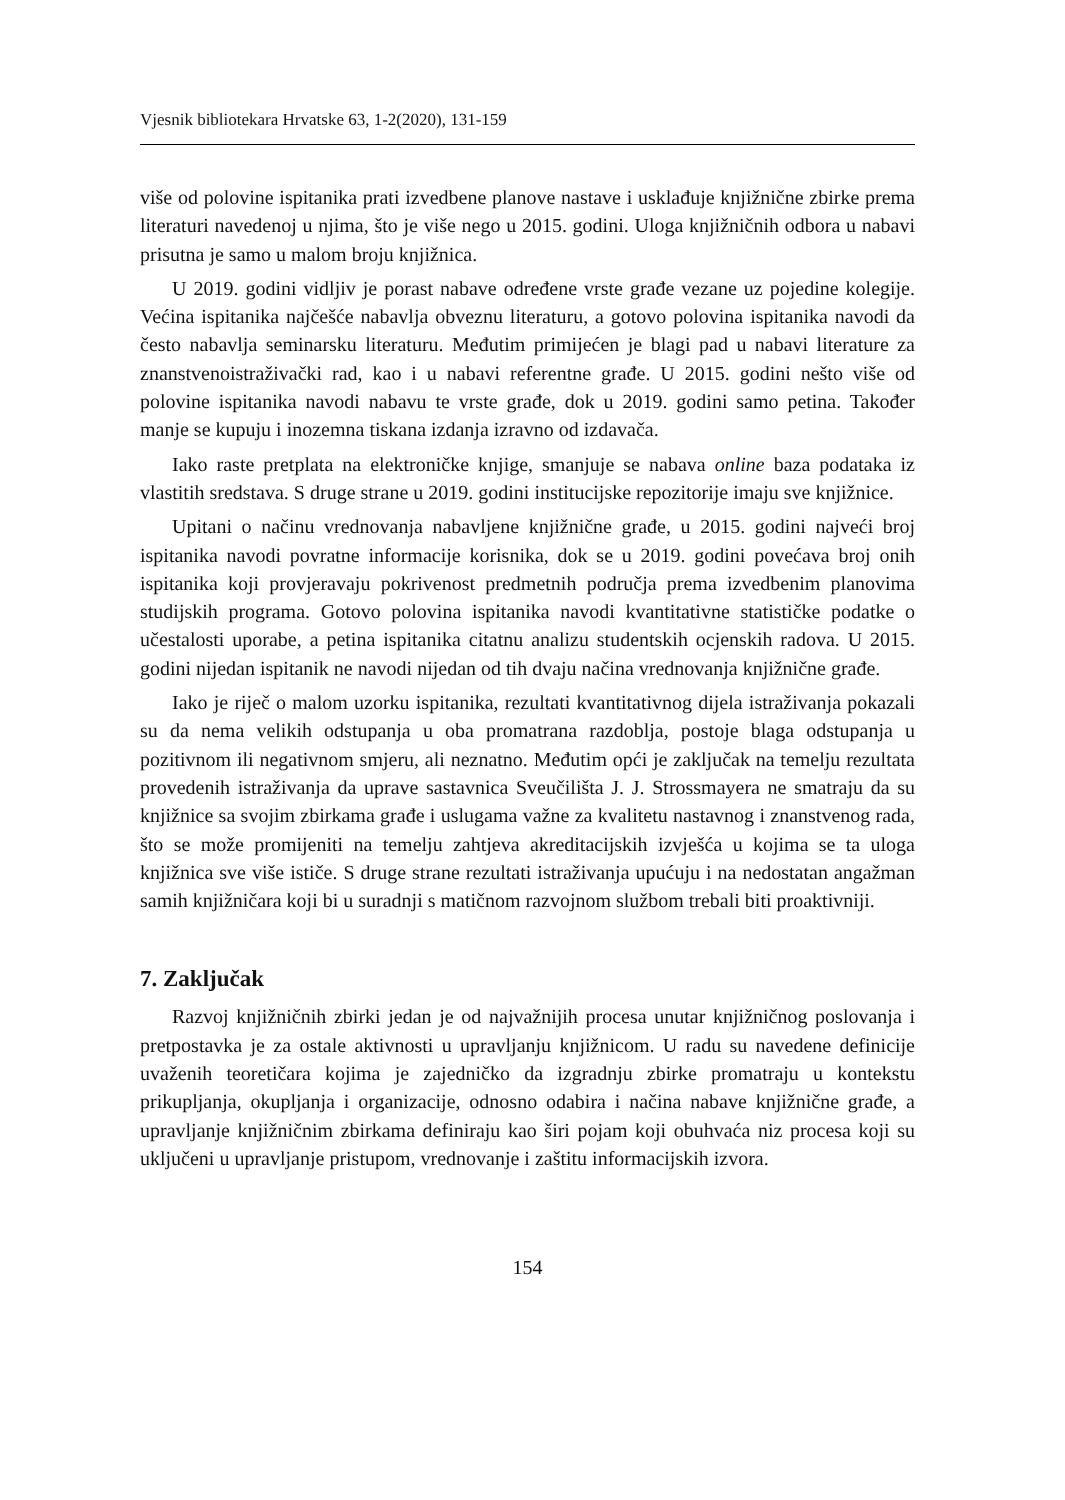Vjesnik bibliotekara Hrvatske 63, 1-2(2020), 131-159
više od polovine ispitanika prati izvedbene planove nastave i usklađuje knjižnične zbirke prema literaturi navedenoj u njima, što je više nego u 2015. godini. Uloga knjižničnih odbora u nabavi prisutna je samo u malom broju knjižnica.
U 2019. godini vidljiv je porast nabave određene vrste građe vezane uz pojedine kolegije. Većina ispitanika najčešće nabavlja obveznu literaturu, a gotovo polovina ispitanika navodi da često nabavlja seminarsku literaturu. Međutim primijećen je blagi pad u nabavi literature za znanstvenoistraživački rad, kao i u nabavi referentne građe. U 2015. godini nešto više od polovine ispitanika navodi nabavu te vrste građe, dok u 2019. godini samo petina. Također manje se kupuju i inozemna tiskana izdanja izravno od izdavača.
Iako raste pretplata na elektroničke knjige, smanjuje se nabava online baza podataka iz vlastitih sredstava. S druge strane u 2019. godini institucijske repozitorije imaju sve knjižnice.
Upitani o načinu vrednovanja nabavljene knjižnične građe, u 2015. godini najveći broj ispitanika navodi povratne informacije korisnika, dok se u 2019. godini povećava broj onih ispitanika koji provjeravaju pokrivenost predmetnih područja prema izvedbenim planovima studijskih programa. Gotovo polovina ispitanika navodi kvantitativne statističke podatke o učestalosti uporabe, a petina ispitanika citatnu analizu studentskih ocjenskih radova. U 2015. godini nijedan ispitanik ne navodi nijedan od tih dvaju načina vrednovanja knjižnične građe.
Iako je riječ o malom uzorku ispitanika, rezultati kvantitativnog dijela istraživanja pokazali su da nema velikih odstupanja u oba promatrana razdoblja, postoje blaga odstupanja u pozitivnom ili negativnom smjeru, ali neznatno. Međutim opći je zaključak na temelju rezultata provedenih istraživanja da uprave sastavnica Sveučilišta J. J. Strossmayera ne smatraju da su knjižnice sa svojim zbirkama građe i uslugama važne za kvalitetu nastavnog i znanstvenog rada, što se može promijeniti na temelju zahtjeva akreditacijskih izvješća u kojima se ta uloga knjižnica sve više ističe. S druge strane rezultati istraživanja upućuju i na nedostatan angažman samih knjižničara koji bi u suradnji s matičnom razvojnom službom trebali biti proaktivniji.
7. Zaključak
Razvoj knjižničnih zbirki jedan je od najvažnijih procesa unutar knjižničnog poslovanja i pretpostavka je za ostale aktivnosti u upravljanju knjižnicom. U radu su navedene definicije uvaženih teoretičara kojima je zajedničko da izgradnju zbirke promatraju u kontekstu prikupljanja, okupljanja i organizacije, odnosno odabira i načina nabave knjižnične građe, a upravljanje knjižničnim zbirkama definiraju kao širi pojam koji obuhvaća niz procesa koji su uključeni u upravljanje pristupom, vrednovanje i zaštitu informacijskih izvora.
154